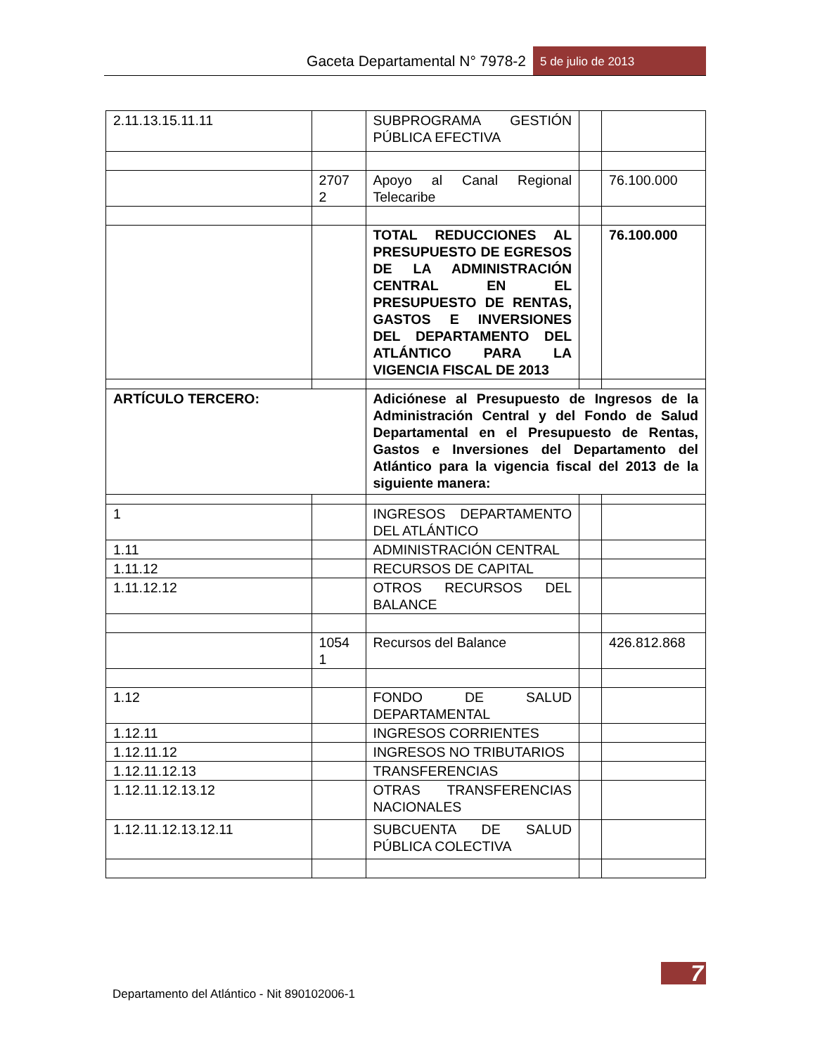Gaceta Departamental N° 7978-2
5 de julio de 2013
| 2.11.13.15.11.11 | | SUBPROGRAMA GESTIÓN PÚBLICA EFECTIVA | | |
| | 2707 2 | Apoyo al Canal Regional Telecaribe | | 76.100.000 |
| | | TOTAL REDUCCIONES AL PRESUPUESTO DE EGRESOS DE LA ADMINISTRACIÓN CENTRAL EN EL PRESUPUESTO DE RENTAS, GASTOS E INVERSIONES DEL DEPARTAMENTO DEL ATLÁNTICO PARA LA VIGENCIA FISCAL DE 2013 | | 76.100.000 |
| ARTÍCULO TERCERO: | | Adiciónese al Presupuesto de Ingresos de la Administración Central y del Fondo de Salud Departamental en el Presupuesto de Rentas, Gastos e Inversiones del Departamento del Atlántico para la vigencia fiscal del 2013 de la siguiente manera: | | |
| 1 | | INGRESOS DEPARTAMENTO DEL ATLÁNTICO | | |
| 1.11 | | ADMINISTRACIÓN CENTRAL | | |
| 1.11.12 | | RECURSOS DE CAPITAL | | |
| 1.11.12.12 | | OTROS RECURSOS DEL BALANCE | | |
| | 1054 1 | Recursos del Balance | | 426.812.868 |
| 1.12 | | FONDO DE SALUD DEPARTAMENTAL | | |
| 1.12.11 | | INGRESOS CORRIENTES | | |
| 1.12.11.12 | | INGRESOS NO TRIBUTARIOS | | |
| 1.12.11.12.13 | | TRANSFERENCIAS | | |
| 1.12.11.12.13.12 | | OTRAS TRANSFERENCIAS NACIONALES | | |
| 1.12.11.12.13.12.11 | | SUBCUENTA DE SALUD PÚBLICA COLECTIVA | | |
7
Departamento del Atlántico - Nit 890102006-1